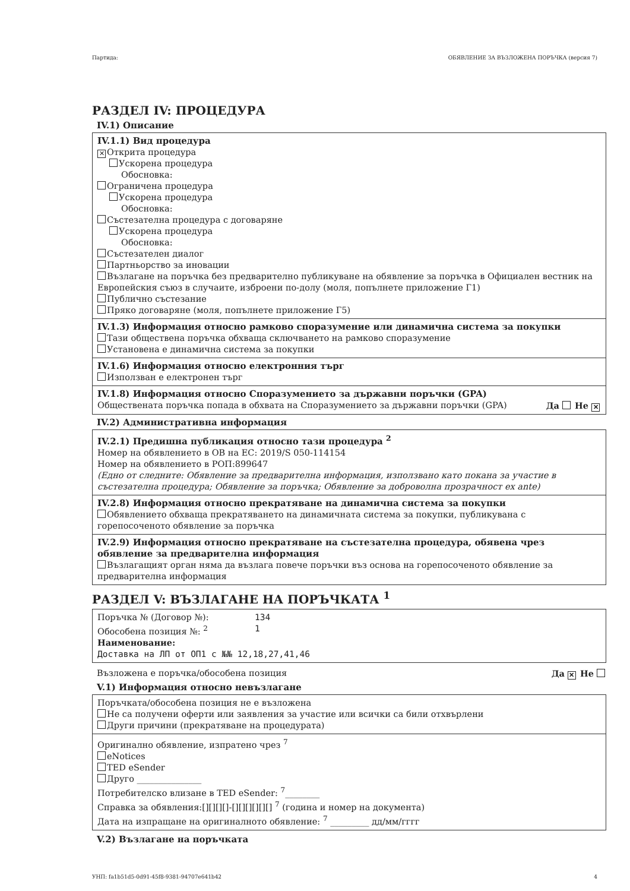Партида: ОБЯВЛЕНИЕ ЗА ВЪЗЛОЖЕНА ПОРЪЧКА (версия 7)
РАЗДЕЛ IV: ПРОЦЕДУРА
IV.1) Описание
IV.1.1) Вид процедура
✕ Открита процедура
Ускорена процедура
Обосновка:
Ограничена процедура
Ускорена процедура
Обосновка:
Състезателна процедура с договаряне
Ускорена процедура
Обосновка:
Състезателен диалог
Партньорство за иновации
Възлагане на поръчка без предварително публикуване на обявление за поръчка в Официален вестник на Европейския съюз в случаите, изброени по-долу (моля, попълнете приложение Г1)
Публично състезание
Пряко договаряне (моля, попълнете приложение Г5)
IV.1.3) Информация относно рамково споразумение или динамична система за покупки
Тази обществена поръчка обхваща сключването на рамково споразумение
Установена е динамична система за покупки
IV.1.6) Информация относно електронния търг
Използван е електронен търг
IV.1.8) Информация относно Споразумението за държавни поръчки (GPA)
Обществената поръчка попада в обхвата на Споразумението за държавни поръчки (GPA) Да Не ✕
IV.2) Административна информация
IV.2.1) Предишна публикация относно тази процедура <sup>2</sup>
Номер на обявлението в ОВ на ЕС: 2019/S 050-114154
Номер на обявлението в РОП:899647
(Едно от следните: Обявление за предварителна информация, използвано като покана за участие в състезателна процедура; Обявление за поръчка; Обявление за доброволна прозрачност ex ante)
IV.2.8) Информация относно прекратяване на динамична система за покупки
Обявлението обхваща прекратяването на динамичната система за покупки, публикувана с горепосоченото обявление за поръчка
IV.2.9) Информация относно прекратяване на състезателна процедура, обявена чрез обявление за предварителна информация
Възлагащият орган няма да възлага повече поръчки въз основа на горепосоченото обявление за предварителна информация
РАЗДЕЛ V: ВЪЗЛАГАНЕ НА ПОРЪЧКАТА <sup>1</sup>
Поръчка № (Договор №): 134
Обособена позиция №: <sup>2</sup> 1
Наименование:
Доставка на ЛП от ОП1 с №№ 12,18,27,41,46
Възложена е поръчка/обособена позиция Да ✕ Не
V.1) Информация относно невъзлагане
Поръчката/обособена позиция не е възложена
Не са получени оферти или заявления за участие или всички са били отхвърлени
Други причини (прекратяване на процедурата)
Оригинално обявление, изпратено чрез <sup>7</sup>
eNotices
TED eSender
Друго _______________
Потребителско влизане в TED eSender: <sup>7</sup>________
Справка за обявления:[][][][]-[][][][][][] <sup>7</sup> (година и номер на документа)
Дата на изпращане на оригиналното обявление: <sup>7</sup> _________ дд/мм/гггг
V.2) Възлагане на поръчката
УНП: fa1b51d5-0d91-45f8-9381-94707e641b42 4